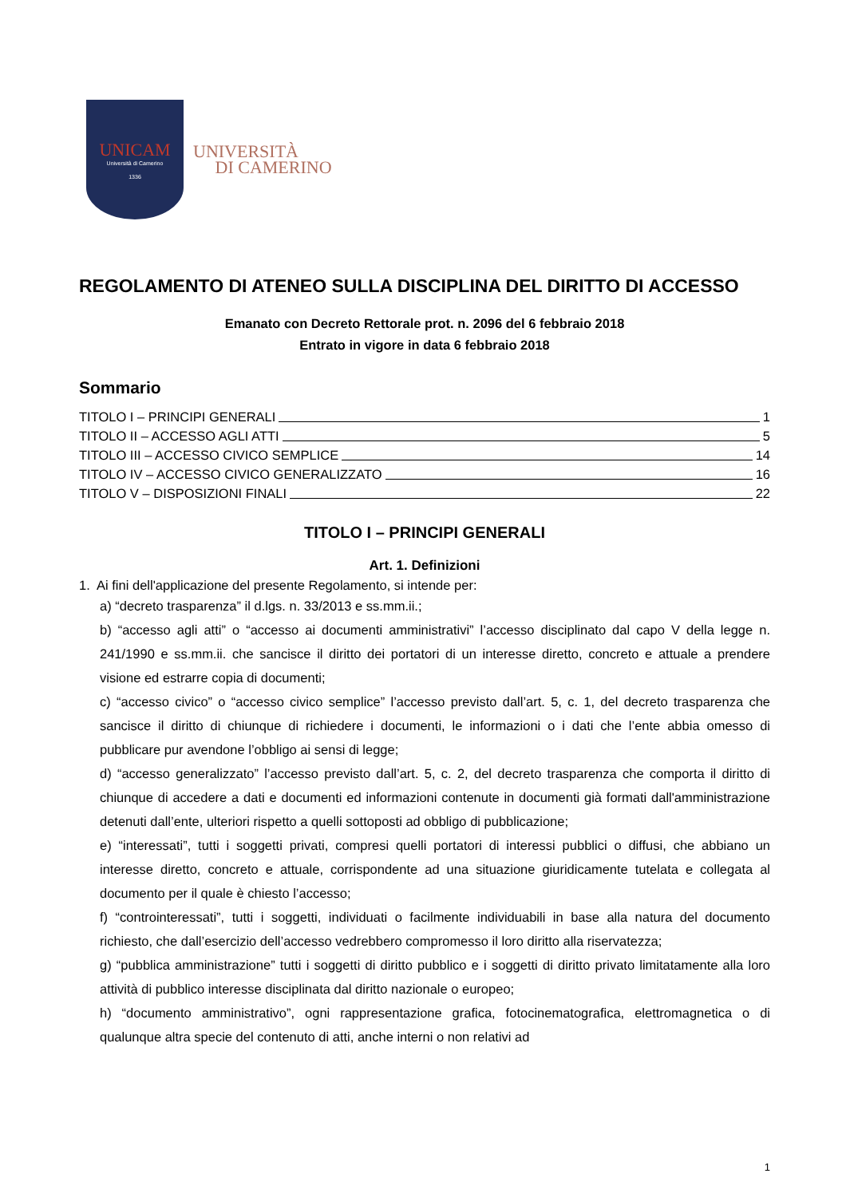UNICAM
Università di Camerino
1336
UNIVERSITÀ
DI CAMERINO
REGOLAMENTO DI ATENEO SULLA DISCIPLINA DEL DIRITTO DI ACCESSO
Emanato con Decreto Rettorale prot. n. 2096 del 6 febbraio 2018
Entrato in vigore in data 6 febbraio 2018
Sommario
TITOLO I – PRINCIPI GENERALI 1
TITOLO II – ACCESSO AGLI ATTI 5
TITOLO III – ACCESSO CIVICO SEMPLICE 14
TITOLO IV – ACCESSO CIVICO GENERALIZZATO 16
TITOLO V – DISPOSIZIONI FINALI 22
TITOLO I – PRINCIPI GENERALI
Art. 1. Definizioni
1. Ai fini dell'applicazione del presente Regolamento, si intende per:
a) “decreto trasparenza” il d.lgs. n. 33/2013 e ss.mm.ii.;
b) “accesso agli atti” o “accesso ai documenti amministrativi” l’accesso disciplinato dal capo V della legge n. 241/1990 e ss.mm.ii. che sancisce il diritto dei portatori di un interesse diretto, concreto e attuale a prendere visione ed estrarre copia di documenti;
c) “accesso civico” o “accesso civico semplice” l’accesso previsto dall’art. 5, c. 1, del decreto trasparenza che sancisce il diritto di chiunque di richiedere i documenti, le informazioni o i dati che l’ente abbia omesso di pubblicare pur avendone l’obbligo ai sensi di legge;
d) “accesso generalizzato” l’accesso previsto dall’art. 5, c. 2, del decreto trasparenza che comporta il diritto di chiunque di accedere a dati e documenti ed informazioni contenute in documenti già formati dall'amministrazione detenuti dall’ente, ulteriori rispetto a quelli sottoposti ad obbligo di pubblicazione;
e) “interessati”, tutti i soggetti privati, compresi quelli portatori di interessi pubblici o diffusi, che abbiano un interesse diretto, concreto e attuale, corrispondente ad una situazione giuridicamente tutelata e collegata al documento per il quale è chiesto l’accesso;
f) “controinteressati”, tutti i soggetti, individuati o facilmente individuabili in base alla natura del documento richiesto, che dall’esercizio dell’accesso vedrebbero compromesso il loro diritto alla riservatezza;
g) “pubblica amministrazione” tutti i soggetti di diritto pubblico e i soggetti di diritto privato limitatamente alla loro attività di pubblico interesse disciplinata dal diritto nazionale o europeo;
h) “documento amministrativo”, ogni rappresentazione grafica, fotocinematografica, elettromagnetica o di qualunque altra specie del contenuto di atti, anche interni o non relativi ad
1